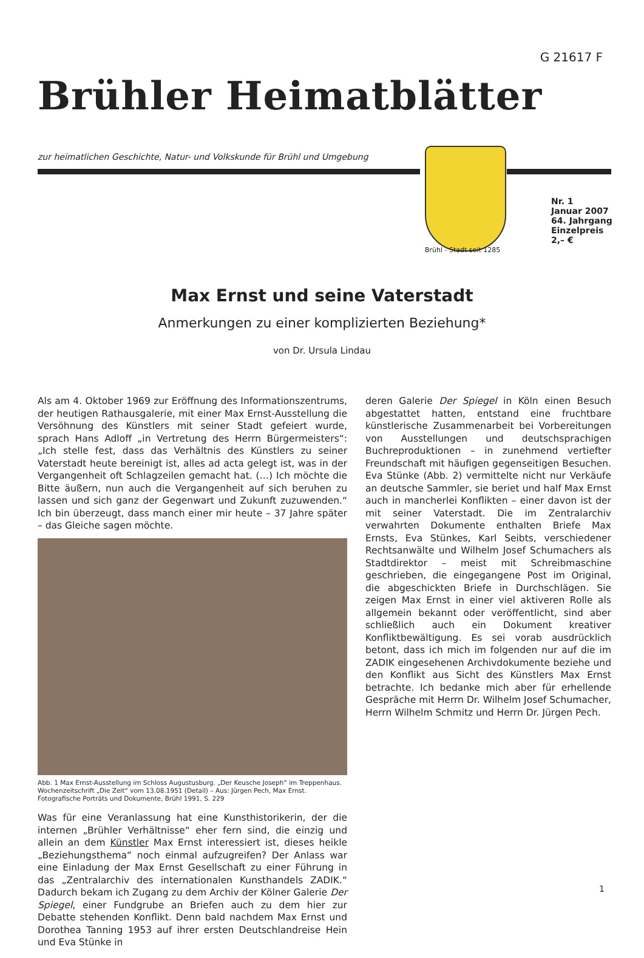G 21617 F
Brühler Heimatblätter
zur heimatlichen Geschichte, Natur- und Volkskunde für Brühl und Umgebung
Brühl - Stadt seit 1285
Nr. 1
Januar 2007
64. Jahrgang
Einzelpreis
2,– €
Max Ernst und seine Vaterstadt
Anmerkungen zu einer komplizierten Beziehung*
von Dr. Ursula Lindau
Als am 4. Oktober 1969 zur Eröffnung des Informationszentrums, der heutigen Rathausgalerie, mit einer Max Ernst-Ausstellung die Versöhnung des Künstlers mit seiner Stadt gefeiert wurde, sprach Hans Adloff „in Vertretung des Herrn Bürgermeisters“: „Ich stelle fest, dass das Verhältnis des Künstlers zu seiner Vaterstadt heute bereinigt ist, alles ad acta gelegt ist, was in der Vergangenheit oft Schlagzeilen gemacht hat. (…) Ich möchte die Bitte äußern, nun auch die Vergangenheit auf sich beruhen zu lassen und sich ganz der Gegenwart und Zukunft zuzuwenden.“ Ich bin überzeugt, dass manch einer mir heute – 37 Jahre später – das Gleiche sagen möchte.
Abb. 1 Max Ernst-Ausstellung im Schloss Augustusburg. „Der Keusche Joseph“ im Treppenhaus. Wochenzeitschrift „Die Zeit“ vom 13.08.1951 (Detail) – Aus: Jürgen Pech, Max Ernst. Fotografische Porträts und Dokumente, Brühl 1991, S. 229
Was für eine Veranlassung hat eine Kunsthistorikerin, der die internen „Brühler Verhältnisse“ eher fern sind, die einzig und allein an dem Künstler Max Ernst interessiert ist, dieses heikle „Beziehungsthema“ noch einmal aufzugreifen? Der Anlass war eine Einladung der Max Ernst Gesellschaft zu einer Führung in das „Zentralarchiv des internationalen Kunsthandels ZADIK.“ Dadurch bekam ich Zugang zu dem Archiv der Kölner Galerie Der Spiegel, einer Fundgrube an Briefen auch zu dem hier zur Debatte stehenden Konflikt. Denn bald nachdem Max Ernst und Dorothea Tanning 1953 auf ihrer ersten Deutschlandreise Hein und Eva Stünke in
deren Galerie Der Spiegel in Köln einen Besuch abgestattet hatten, entstand eine fruchtbare künstlerische Zusammenarbeit bei Vorbereitungen von Ausstellungen und deutschsprachigen Buchreproduktionen – in zunehmend vertiefter Freundschaft mit häufigen gegenseitigen Besuchen. Eva Stünke (Abb. 2) vermittelte nicht nur Verkäufe an deutsche Sammler, sie beriet und half Max Ernst auch in mancherlei Konflikten – einer davon ist der mit seiner Vaterstadt. Die im Zentralarchiv verwahrten Dokumente enthalten Briefe Max Ernsts, Eva Stünkes, Karl Seibts, verschiedener Rechtsanwälte und Wilhelm Josef Schumachers als Stadtdirektor – meist mit Schreibmaschine geschrieben, die eingegangene Post im Original, die abgeschickten Briefe in Durchschlägen. Sie zeigen Max Ernst in einer viel aktiveren Rolle als allgemein bekannt oder veröffentlicht, sind aber schließlich auch ein Dokument kreativer Konfliktbewältigung. Es sei vorab ausdrücklich betont, dass ich mich im folgenden nur auf die im ZADIK eingesehenen Archivdokumente beziehe und den Konflikt aus Sicht des Künstlers Max Ernst betrachte. Ich bedanke mich aber für erhellende Gespräche mit Herrn Dr. Wilhelm Josef Schumacher, Herrn Wilhelm Schmitz und Herrn Dr. Jürgen Pech.
1